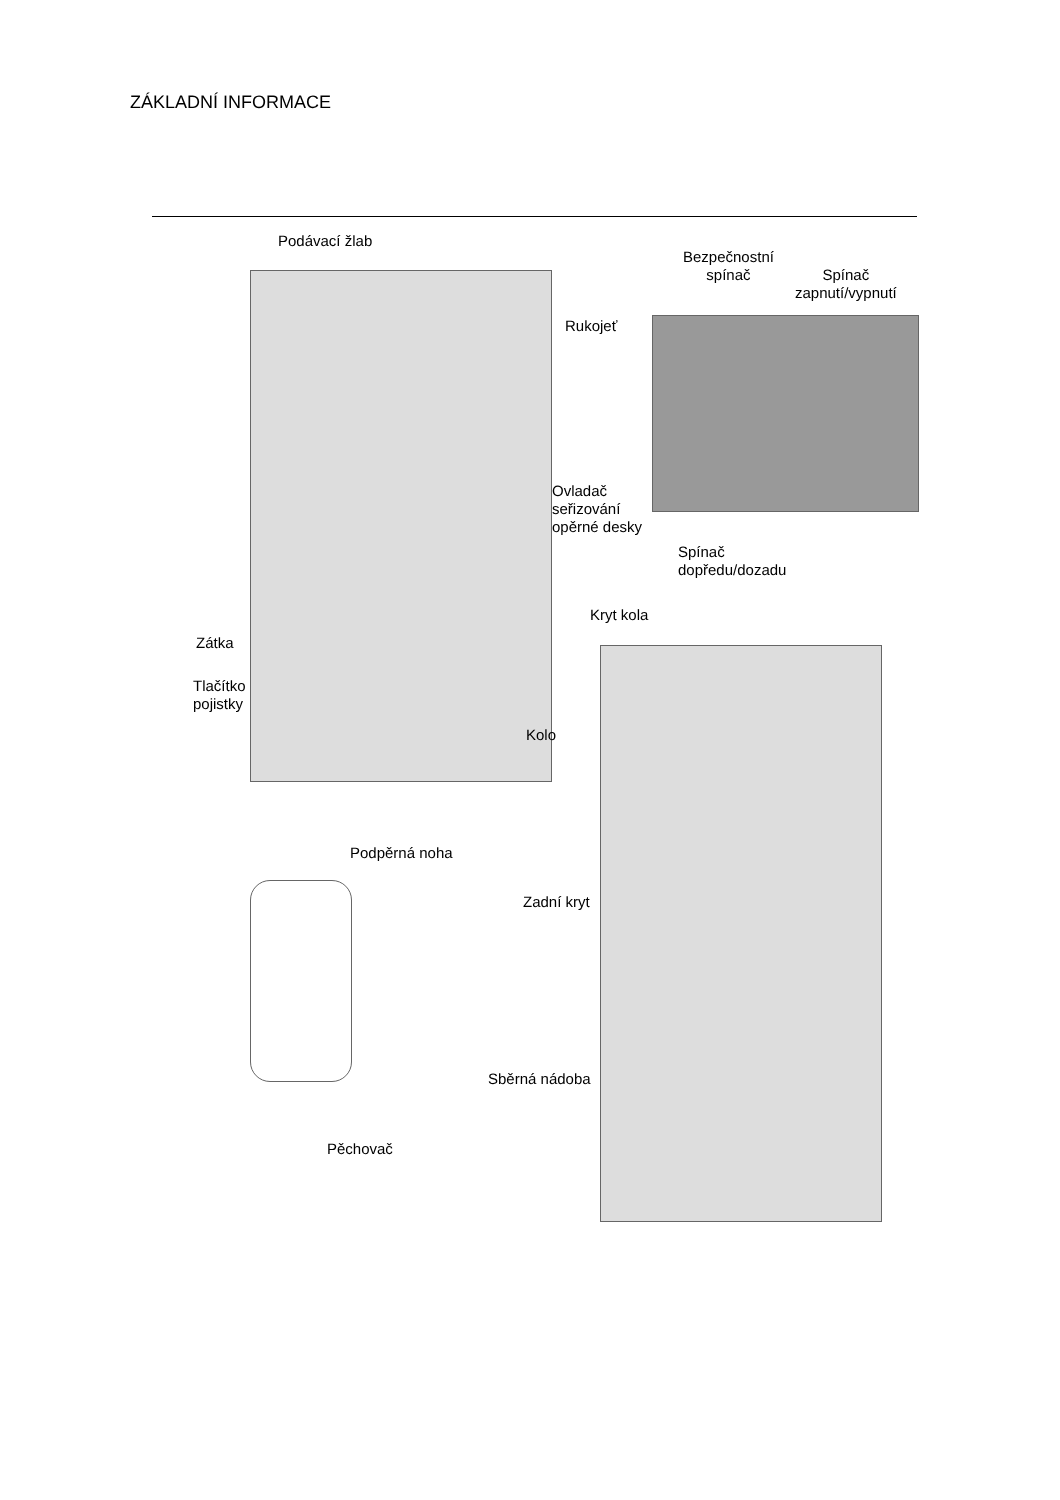ZÁKLADNÍ INFORMACE
Podávací žlab
Bezpečnostní
spínač
Spínač
zapnutí/vypnutí
Rukojeť
Ovladač
seřizování
opěrné desky
Spínač
dopředu/dozadu
Kryt kola
Zátka
Tlačítko
pojistky
Kolo
Podpěrná noha
Zadní kryt
Sběrná nádoba
Pěchovač